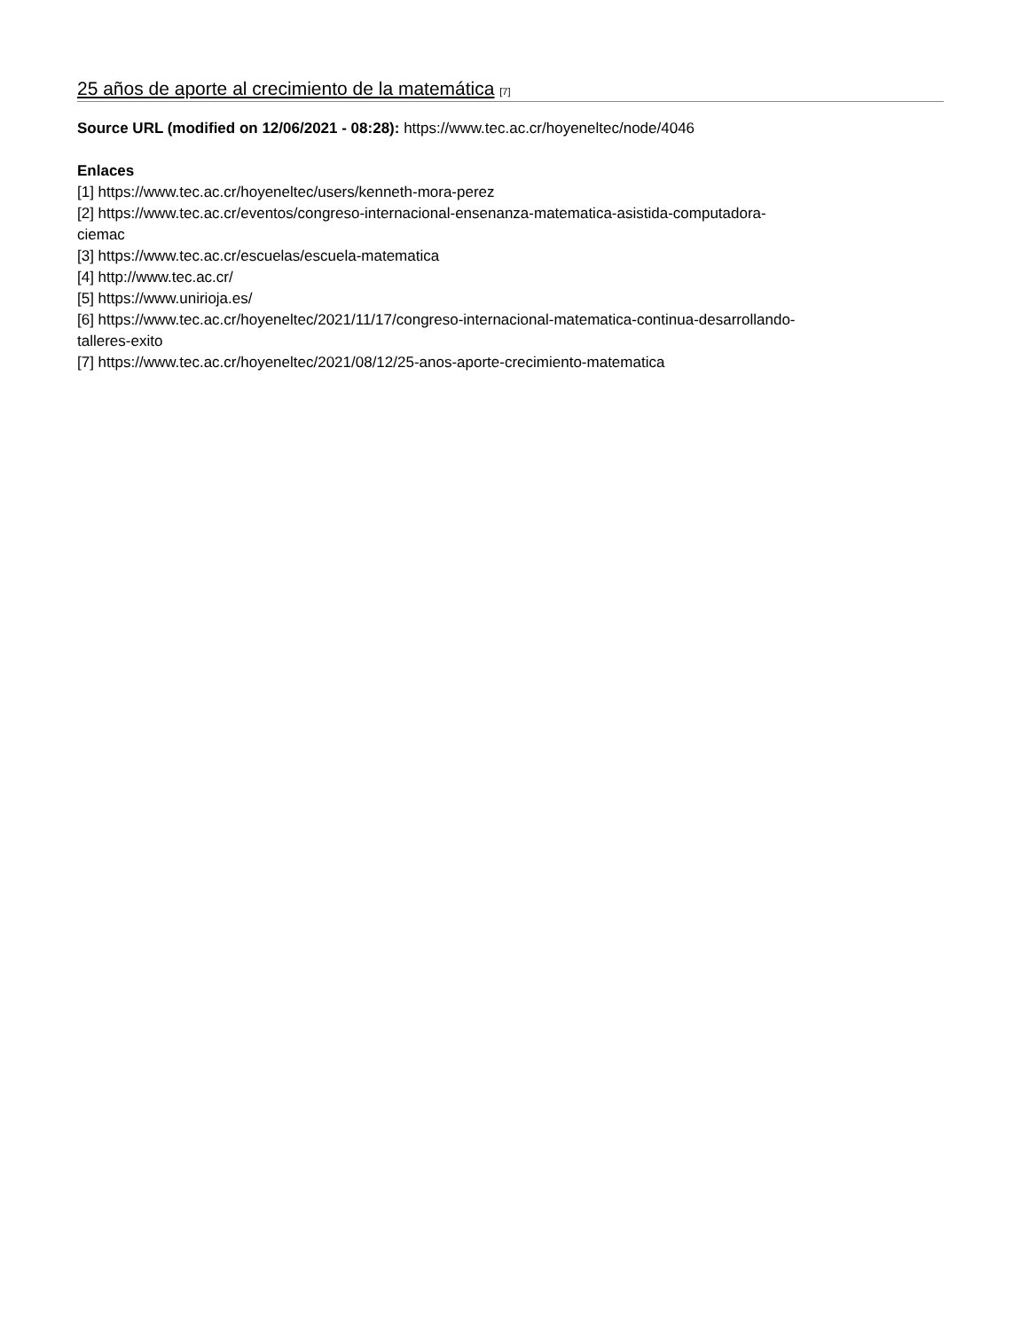25 años de aporte al crecimiento de la matemática [7]
Source URL (modified on 12/06/2021 - 08:28): https://www.tec.ac.cr/hoyeneltec/node/4046
Enlaces
[1] https://www.tec.ac.cr/hoyeneltec/users/kenneth-mora-perez
[2] https://www.tec.ac.cr/eventos/congreso-internacional-ensenanza-matematica-asistida-computadora-
ciemac
[3] https://www.tec.ac.cr/escuelas/escuela-matematica
[4] http://www.tec.ac.cr/
[5] https://www.unirioja.es/
[6] https://www.tec.ac.cr/hoyeneltec/2021/11/17/congreso-internacional-matematica-continua-desarrollando-
talleres-exito
[7] https://www.tec.ac.cr/hoyeneltec/2021/08/12/25-anos-aporte-crecimiento-matematica